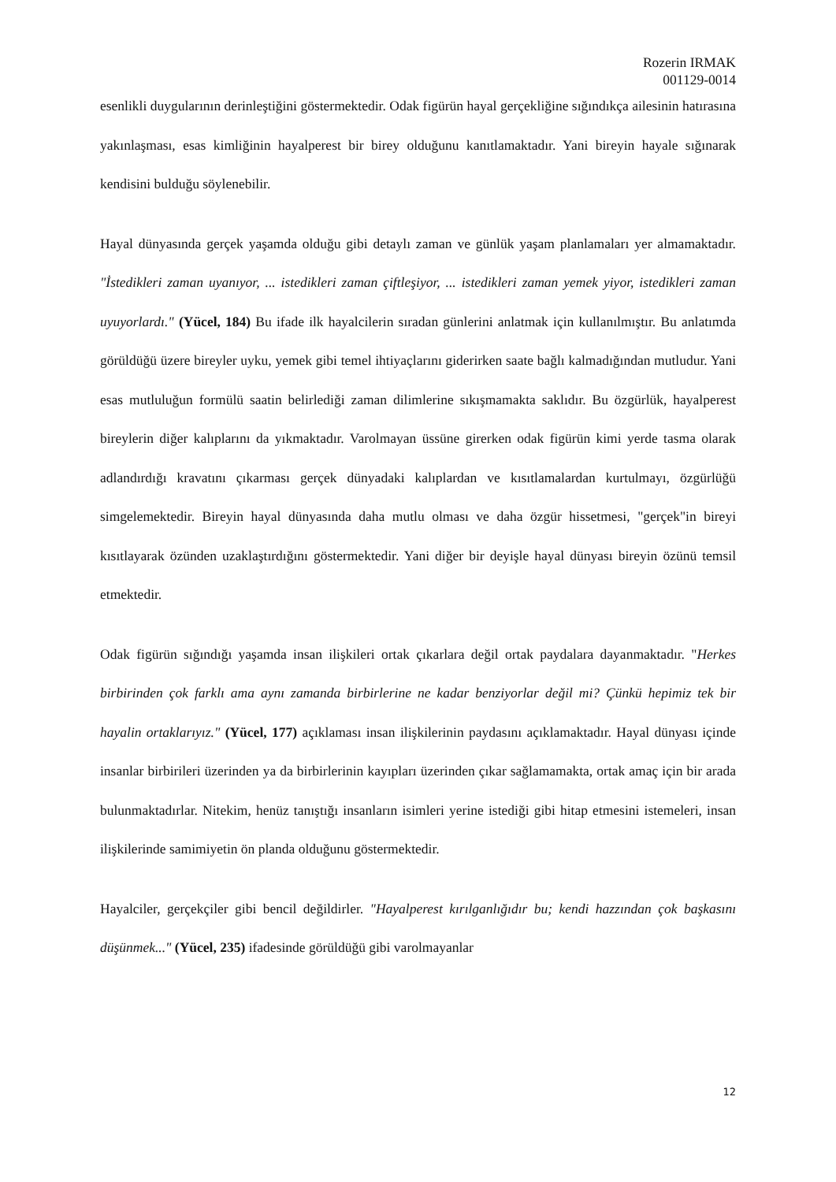Rozerin IRMAK
001129-0014
esenlikli duygularının derinleştiğini göstermektedir. Odak figürün hayal gerçekliğine sığındıkça ailesinin hatırasına yakınlaşması, esas kimliğinin hayalperest bir birey olduğunu kanıtlamaktadır. Yani bireyin hayale sığınarak kendisini bulduğu söylenebilir.
Hayal dünyasında gerçek yaşamda olduğu gibi detaylı zaman ve günlük yaşam planlamaları yer almamaktadır. "İstedikleri zaman uyanıyor, ... istedikleri zaman çiftleşiyor, ... istedikleri zaman yemek yiyor, istedikleri zaman uyuyorlardı." (Yücel, 184) Bu ifade ilk hayalcilerin sıradan günlerini anlatmak için kullanılmıştır. Bu anlatımda görüldüğü üzere bireyler uyku, yemek gibi temel ihtiyaçlarını giderirken saate bağlı kalmadığından mutludur. Yani esas mutluluğun formülü saatin belirlediği zaman dilimlerine sıkışmamakta saklıdır. Bu özgürlük, hayalperest bireylerin diğer kalıplarını da yıkmaktadır. Varolmayan üssüne girerken odak figürün kimi yerde tasma olarak adlandırdığı kravatını çıkarması gerçek dünyadaki kalıplardan ve kısıtlamalardan kurtulmayı, özgürlüğü simgelemektedir. Bireyin hayal dünyasında daha mutlu olması ve daha özgür hissetmesi, "gerçek"in bireyi kısıtlayarak özünden uzaklaştırdığını göstermektedir. Yani diğer bir deyişle hayal dünyası bireyin özünü temsil etmektedir.
Odak figürün sığındığı yaşamda insan ilişkileri ortak çıkarlara değil ortak paydalara dayanmaktadır. "Herkes birbirinden çok farklı ama aynı zamanda birbirlerine ne kadar benziyorlar değil mi? Çünkü hepimiz tek bir hayalin ortaklarıyız." (Yücel, 177) açıklaması insan ilişkilerinin paydasını açıklamaktadır. Hayal dünyası içinde insanlar birbirileri üzerinden ya da birbirlerinin kayıpları üzerinden çıkar sağlamamakta, ortak amaç için bir arada bulunmaktadırlar. Nitekim, henüz tanıştığı insanların isimleri yerine istediği gibi hitap etmesini istemeleri, insan ilişkilerinde samimiyetin ön planda olduğunu göstermektedir.
Hayalciler, gerçekçiler gibi bencil değildirler. "Hayalperest kırılganlığıdır bu; kendi hazzından çok başkasını düşünmek..." (Yücel, 235) ifadesinde görüldüğü gibi varolmayanlar
12